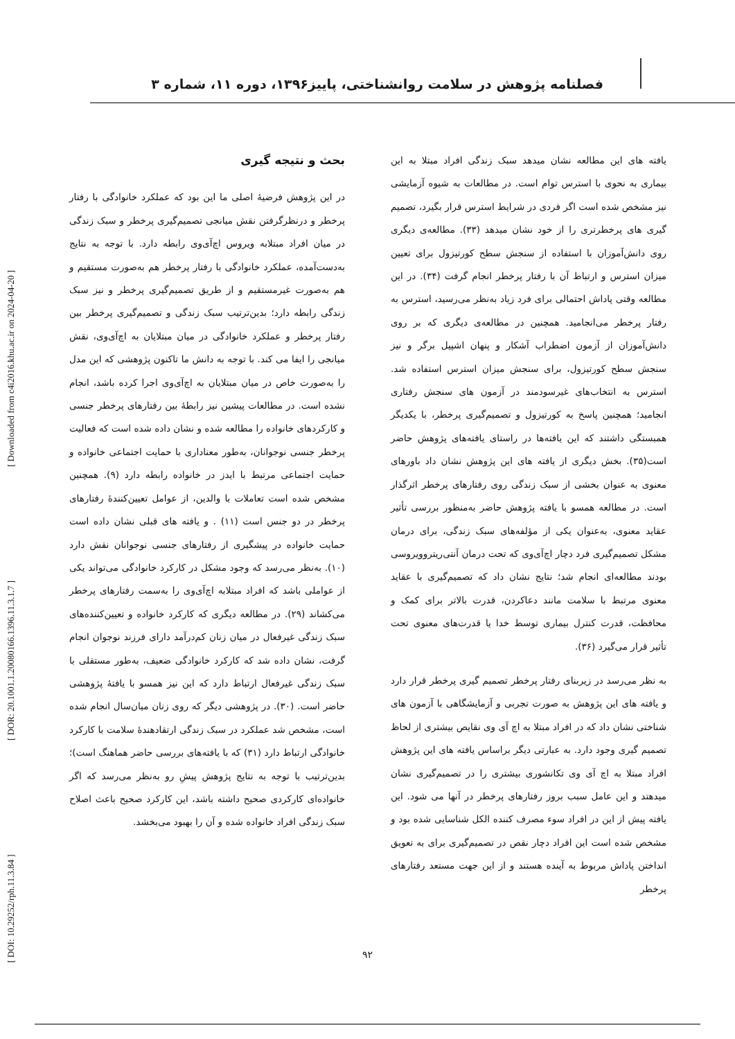فصلنامه پژوهش در سلامت روانشناختی، پاییز۱۳۹۶، دوره ۱۱، شماره ۳
[ DOI: 10.29252/rph.11.3.84 ] [ DOR: 20.1001.1.20080166.1396.11.3.1.7 ] [ Downloaded from c4i2016.khu.ac.ir on 2024-04-20 ]
بحث و نتیجه گیری
در این پژوهش فرضیهٔ اصلی ما این بود که عملکرد خانوادگی با رفتار پرخطر و درنظرگرفتن نقش میانجی تصمیم‌گیری پرخطر و سبک زندگی در میان افراد مبتلابه ویروس اچ‌آی‌وی رابطه دارد. با توجه به نتایج به‌دست‌آمده، عملکرد خانوادگی با رفتار پرخطر هم به‌صورت مستقیم و هم به‌صورت غیرمستقیم و از طریق تصمیم‌گیری پرخطر و نیز سبک زندگی رابطه دارد؛ بدین‌ترتیب سبک زندگی و تصمیم‌گیری پرخطر بین رفتار پرخطر و عملکرد خانوادگی در میان مبتلایان به اچ‌آی‌وی، نقش میانجی را ایفا می کند. با توجه به دانش ما تاکنون پژوهشی که این مدل را به‌صورت خاص در میان مبتلایان به اچ‌آی‌وی اجرا کرده باشد، انجام نشده است. در مطالعات پیشین نیز رابطهٔ بین رفتارهای پرخطر جنسی و کارکردهای خانواده را مطالعه شده و نشان داده شده است که فعالیت پرخطر جنسی نوجوانان، به‌طور معناداری با حمایت اجتماعی خانواده و حمایت اجتماعی مرتبط با ایدز در خانواده رابطه دارد (۹). همچنین مشخص شده است تعاملات با والدین، از عوامل تعیین‌کنندهٔ رفتارهای پرخطر در دو جنس است (۱۱) . و یافته های قبلی نشان داده است حمایت خانواده در پیشگیری از رفتارهای جنسی نوجوانان نقش دارد (۱۰). به‌نظر می‌رسد که وجود مشکل در کارکرد خانوادگی می‌تواند یکی از عواملی باشد که افراد مبتلابه اچ‌آی‌وی را به‌سمت رفتارهای پرخطر می‌کشاند (۲۹). در مطالعه دیگری که کارکرد خانواده و تعیین‌کننده‌های سبک زندگی غیرفعال در میان زنان کم‌درآمد دارای فرزند نوجوان انجام گرفت، نشان داده شد که کارکرد خانوادگی ضعیف، به‌طور مستقلی با سبک زندگی غیرفعال ارتباط دارد که این نیز همسو با یافتهٔ پژوهشی حاضر است. (۳۰). در پژوهشی دیگر که روی زنان میان‌سال انجام شده است، مشخص شد عملکرد در سبک زندگی ارتقادهندهٔ سلامت با کارکرد خانوادگی ارتباط دارد (۳۱) که با یافته‌های بررسی حاضر هماهنگ است)؛ بدین‌ترتیب با توجه به نتایج پژوهش پیشِ رو به‌نظر می‌رسد که اگر خانواده‌ای کارکردی صحیح داشته باشد، این کارکرد صحیح باعث اصلاح سبک زندگی افراد خانواده شده و آن را بهبود می‌بخشد.
یافته های این مطالعه نشان میدهد سبک زندگی افراد مبتلا به این بیماری به نحوی با استرس توام است. در مطالعات به شیوه آزمایشی نیز مشخص شده است اگر فردی در شرایط استرس قرار بگیرد، تصمیم گیری های پرخطرتری را از خود نشان میدهد (۳۳). مطالعه‌ی دیگری روی دانش‌آموزان با استفاده از سنجش سطح کورتیزول برای تعیین میزان استرس و ارتباط آن با رفتار پرخطر انجام گرفت (۳۴). در این مطالعه وقتی پاداش احتمالی برای فرد زیاد به‌نظر می‌رسید، استرس به رفتار پرخطر می‌انجامید. همچنین در مطالعه‌ی دیگری که بر روی دانش‌آموزان از آزمون اضطراب آشکار و پنهان اشپیل برگر و نیز سنجش سطح کورتیزول، برای سنجش میزان استرس استفاده شد. استرس به انتخاب‌های غیرسودمند در آزمون های سنجش رفتاری انجامید؛ همچنین پاسخ به کورتیزول و تصمیم‌گیری پرخطر، با یکدیگر همبستگی داشتند که این یافته‌ها در راستای یافته‌های پژوهش حاضر است(۳۵). بخش دیگری از یافته های این پژوهش نشان داد باورهای معنوی به عنوان بخشی از سبک زندگی روی رفتارهای پرخطر اثرگذار است. در مطالعه همسو با یافته پژوهش حاضر به‌منظور بررسی تأثیر عقاید معنوی، به‌عنوان یکی از مؤلفه‌های سبک زندگی، برای درمان مشکل تصمیم‌گیری فرد دچار اچ‌آی‌وی که تحت درمان آنتی‌ریتروویروسی بودند مطالعه‌ای انجام شد؛ نتایج نشان داد که تصمیم‌گیری با عقاید معنوی مرتبط با سلامت مانند دعاکردن، قدرت بالاتر برای کمک و محافظت، قدرت کنترل بیماری توسط خدا یا قدرت‌های معنوی تحت تأثیر قرار می‌گیرد (۳۶).
به نظر می‌رسد در زیربنای رفتار پرخطر تصمیم گیری پرخطر قرار دارد و یافته های این پژوهش به صورت تجربی و آزمایشگاهی با آزمون های شناختی نشان داد که در افراد مبتلا به اچ آی وی نقایص بیشتری از لحاظ تصمیم گیری وجود دارد. به عبارتی دیگر براساس یافته های این پژوهش افراد مبتلا به اچ آی وی تکانشوری بیشتری را در تصمیم‌گیری نشان میدهتد و این عامل سبب بروز رفتارهای پرخطر در آنها می شود. این یافته پیش از این در افراد سوء مصرف کننده الکل شناسایی شده بود و مشخص شده است این افراد دچار نقص در تصمیم‌گیری برای به تعویق انداختن پاداش مربوط به آینده هستند و از این جهت مستعد رفتارهای پرخطر
۹۲